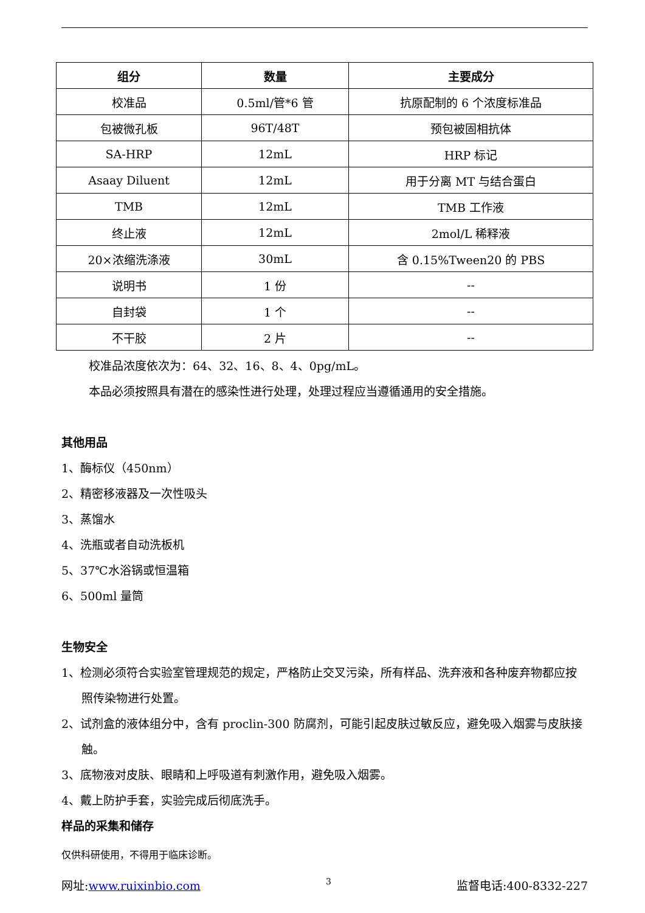| 组分 | 数量 | 主要成分 |
| --- | --- | --- |
| 校准品 | 0.5ml/管*6 管 | 抗原配制的 6 个浓度标准品 |
| 包被微孔板 | 96T/48T | 预包被固相抗体 |
| SA-HRP | 12mL | HRP 标记 |
| Asaay Diluent | 12mL | 用于分离 MT 与结合蛋白 |
| TMB | 12mL | TMB 工作液 |
| 终止液 | 12mL | 2mol/L 稀释液 |
| 20×浓缩洗涤液 | 30mL | 含 0.15%Tween20 的 PBS |
| 说明书 | 1 份 | -- |
| 自封袋 | 1 个 | -- |
| 不干胶 | 2 片 | -- |
校准品浓度依次为：64、32、16、8、4、0pg/mL。
本品必须按照具有潜在的感染性进行处理，处理过程应当遵循通用的安全措施。
其他用品
1、酶标仪（450nm）
2、精密移液器及一次性吸头
3、蒸馏水
4、洗瓶或者自动洗板机
5、37℃水浴锅或恒温箱
6、500ml 量筒
生物安全
1、检测必须符合实验室管理规范的规定，严格防止交叉污染，所有样品、洗弃液和各种废弃物都应按照传染物进行处置。
2、试剂盒的液体组分中，含有 proclin-300 防腐剂，可能引起皮肤过敏反应，避免吸入烟雾与皮肤接触。
3、底物液对皮肤、眼睛和上呼吸道有刺激作用，避免吸入烟雾。
4、戴上防护手套，实验完成后彻底洗手。
样品的采集和储存
仅供科研使用，不得用于临床诊断。
网址:www.ruixinbio.com 3 监督电话:400-8332-227